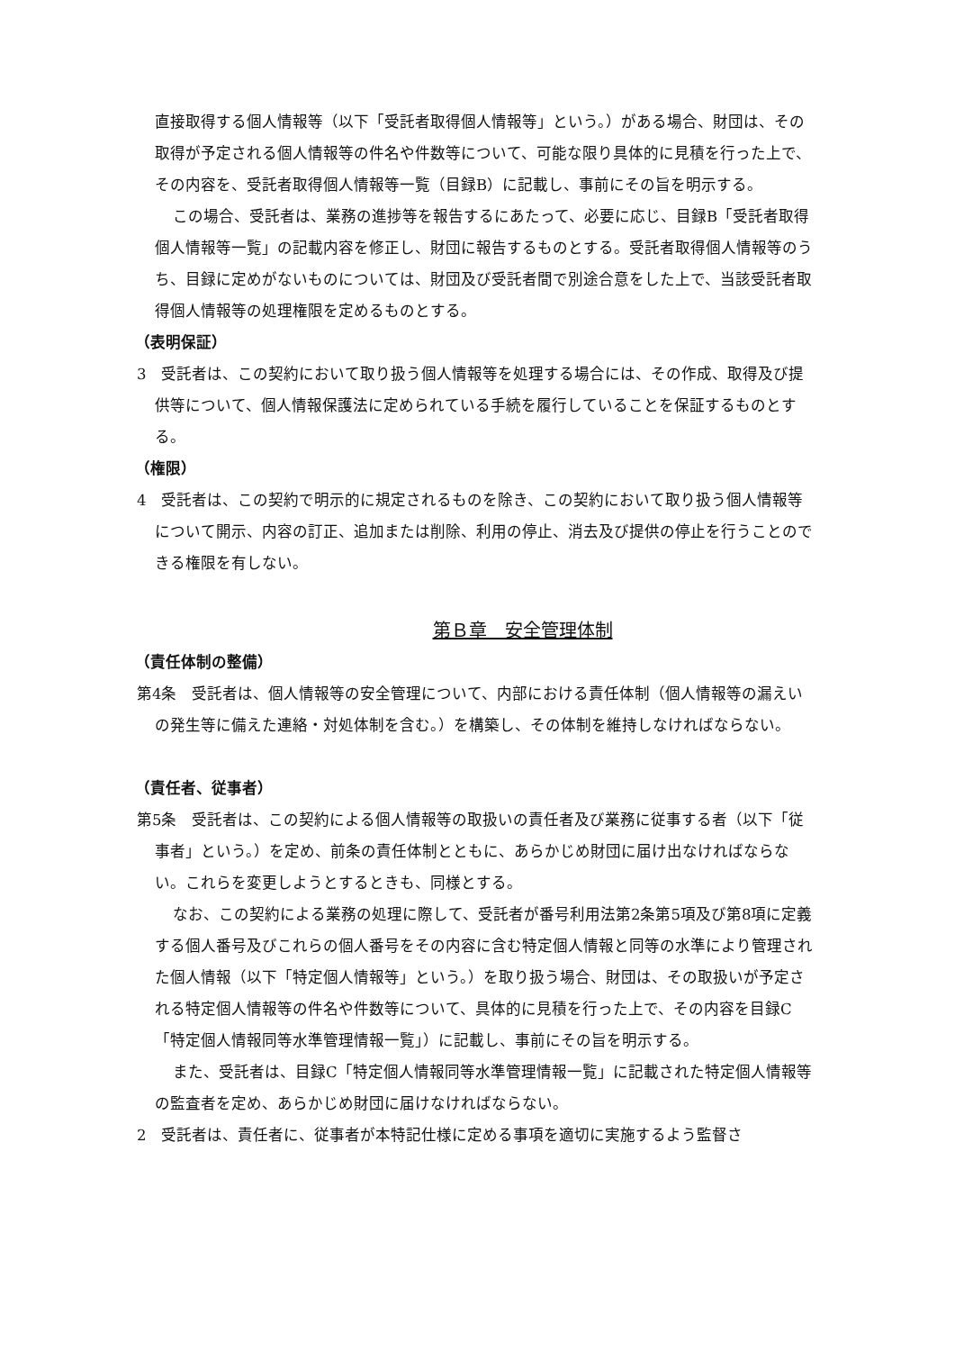直接取得する個人情報等（以下「受託者取得個人情報等」という。）がある場合、財団は、その取得が予定される個人情報等の件名や件数等について、可能な限り具体的に見積を行った上で、その内容を、受託者取得個人情報等一覧（目録B）に記載し、事前にその旨を明示する。
この場合、受託者は、業務の進捗等を報告するにあたって、必要に応じ、目録B「受託者取得個人情報等一覧」の記載内容を修正し、財団に報告するものとする。受託者取得個人情報等のうち、目録に定めがないものについては、財団及び受託者間で別途合意をした上で、当該受託者取得個人情報等の処理権限を定めるものとする。
（表明保証）
3　受託者は、この契約において取り扱う個人情報等を処理する場合には、その作成、取得及び提供等について、個人情報保護法に定められている手続を履行していることを保証するものとする。
（権限）
4　受託者は、この契約で明示的に規定されるものを除き、この契約において取り扱う個人情報等について開示、内容の訂正、追加または削除、利用の停止、消去及び提供の停止を行うことのできる権限を有しない。
第Ｂ章　安全管理体制
（責任体制の整備）
第4条　受託者は、個人情報等の安全管理について、内部における責任体制（個人情報等の漏えいの発生等に備えた連絡・対処体制を含む。）を構築し、その体制を維持しなければならない。
（責任者、従事者）
第5条　受託者は、この契約による個人情報等の取扱いの責任者及び業務に従事する者（以下「従事者」という。）を定め、前条の責任体制とともに、あらかじめ財団に届け出なければならない。これらを変更しようとするときも、同様とする。
なお、この契約による業務の処理に際して、受託者が番号利用法第2条第5項及び第8項に定義する個人番号及びこれらの個人番号をその内容に含む特定個人情報と同等の水準により管理された個人情報（以下「特定個人情報等」という。）を取り扱う場合、財団は、その取扱いが予定される特定個人情報等の件名や件数等について、具体的に見積を行った上で、その内容を目録C「特定個人情報同等水準管理情報一覧」）に記載し、事前にその旨を明示する。
また、受託者は、目録C「特定個人情報同等水準管理情報一覧」に記載された特定個人情報等の監査者を定め、あらかじめ財団に届けなければならない。
2　受託者は、責任者に、従事者が本特記仕様に定める事項を適切に実施するよう監督さ